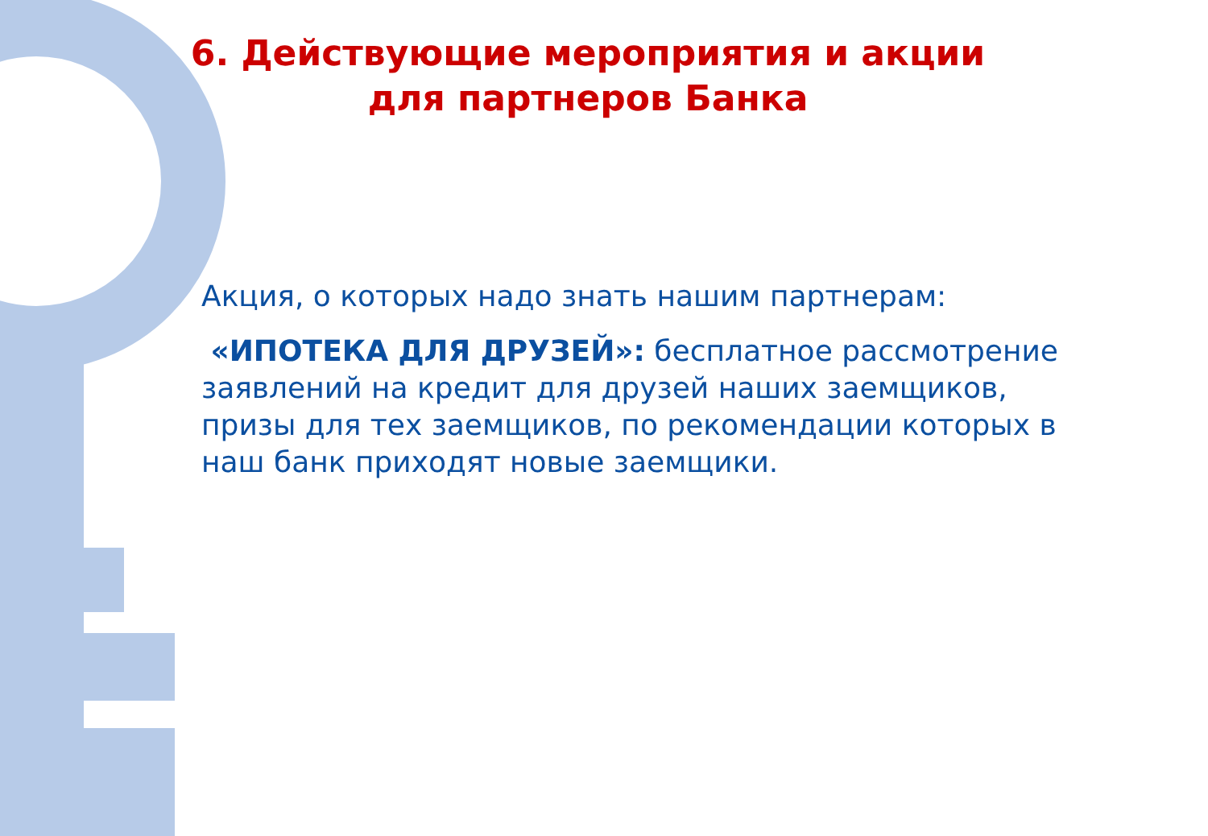6. Действующие мероприятия и акции
для партнеров Банка
Акция, о которых надо знать нашим партнерам:
«ИПОТЕКА ДЛЯ ДРУЗЕЙ»: бесплатное рассмотрение заявлений на кредит для друзей наших заемщиков, призы для тех заемщиков, по рекомендации которых в наш банк приходят новые заемщики.